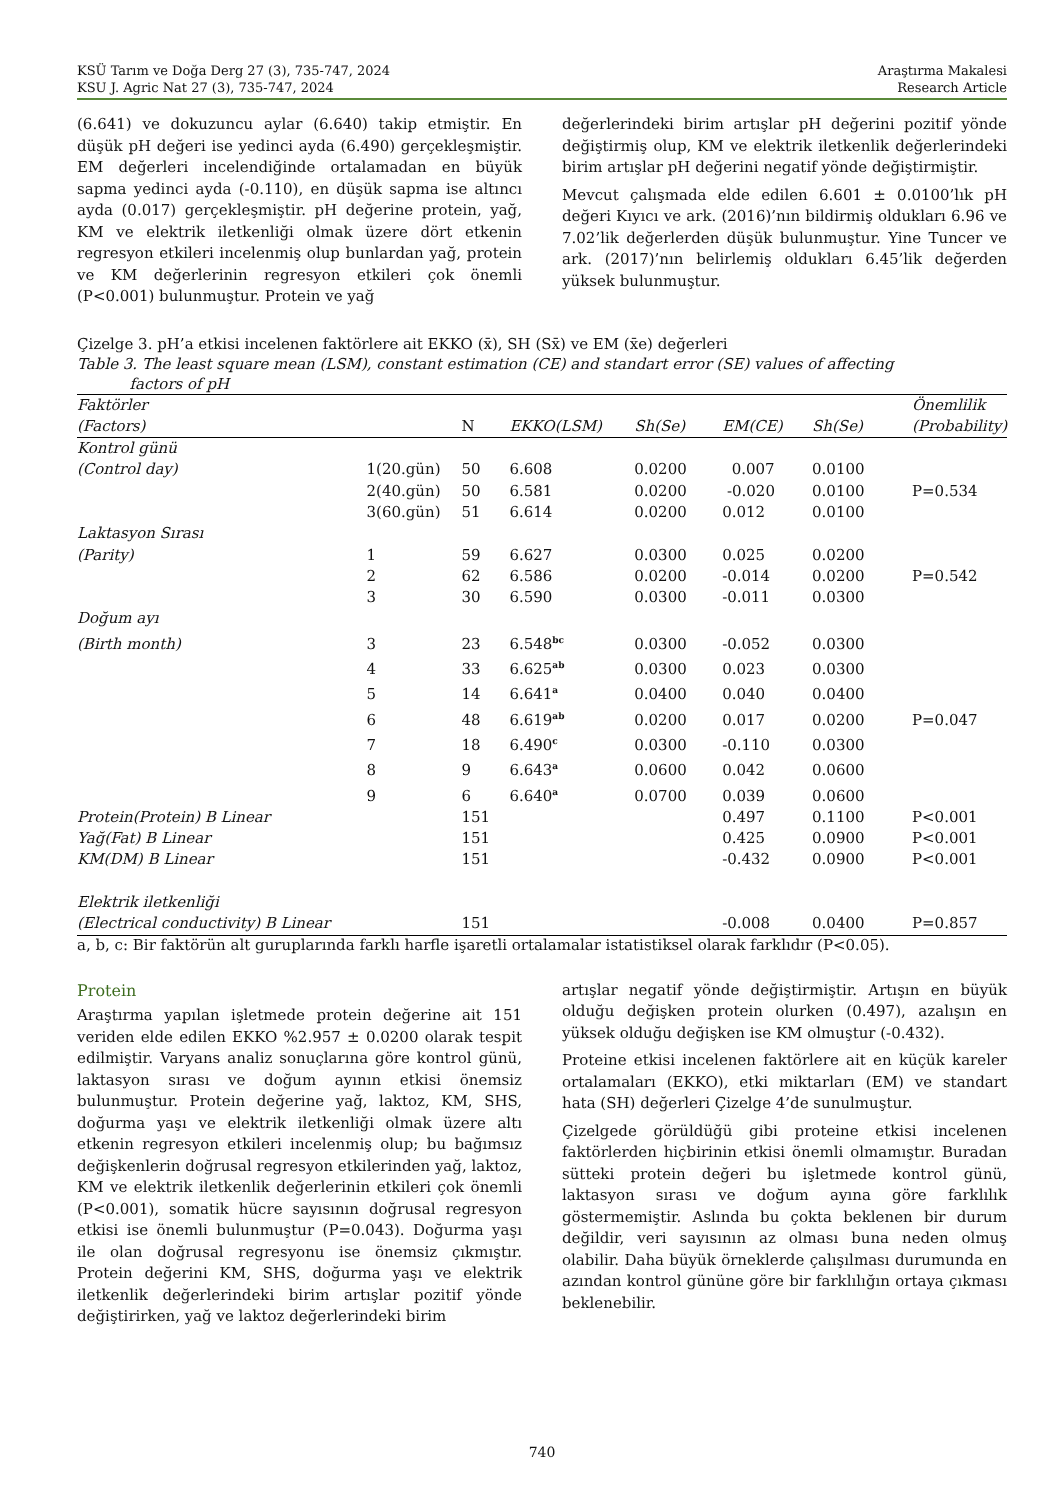KSÜ Tarım ve Doğa Derg 27 (3), 735-747, 2024
KSU J. Agric Nat 27 (3), 735-747, 2024
Araştırma Makalesi
Research Article
(6.641) ve dokuzuncu aylar (6.640) takip etmiştir. En düşük pH değeri ise yedinci ayda (6.490) gerçekleşmiştir. EM değerleri incelendiğinde ortalamadan en büyük sapma yedinci ayda (-0.110), en düşük sapma ise altıncı ayda (0.017) gerçekleşmiştir. pH değerine protein, yağ, KM ve elektrik iletkenliği olmak üzere dört etkenin regresyon etkileri incelenmiş olup bunlardan yağ, protein ve KM değerlerinin regresyon etkileri çok önemli (P<0.001) bulunmuştur. Protein ve yağ
değerlerindeki birim artışlar pH değerini pozitif yönde değiştirmiş olup, KM ve elektrik iletkenlik değerlerindeki birim artışlar pH değerini negatif yönde değiştirmiştir.
Mevcut çalışmada elde edilen 6.601 ± 0.0100’lık pH değeri Kıyıcı ve ark. (2016)’nın bildirmiş oldukları 6.96 ve 7.02’lik değerlerden düşük bulunmuştur. Yine Tuncer ve ark. (2017)’nın belirlemiş oldukları 6.45’lik değerden yüksek bulunmuştur.
Çizelge 3. pH’a etkisi incelenen faktörlere ait EKKO (x̄), SH (Sx̄) ve EM (x̄e) değerleri
Table 3. The least square mean (LSM), constant estimation (CE) and standart error (SE) values of affecting
factors of pH
| Faktörler | | | | | | | Önemlilik |
| --- | --- | --- | --- | --- | --- | --- | --- |
| (Factors) | | N | EKKO(LSM) | Sh(Se) | EM(CE) | Sh(Se) | (Probability) |
| Kontrol günü | | | | | | | |
| (Control day) | 1(20.gün) | 50 | 6.608 | 0.0200 | 0.007 | 0.0100 | |
| | 2(40.gün) | 50 | 6.581 | 0.0200 | -0.020 | 0.0100 | P=0.534 |
| | 3(60.gün) | 51 | 6.614 | 0.0200 | 0.012 | 0.0100 | |
| Laktasyon Sırası | | | | | | | |
| (Parity) | 1 | 59 | 6.627 | 0.0300 | 0.025 | 0.0200 | |
| | 2 | 62 | 6.586 | 0.0200 | -0.014 | 0.0200 | P=0.542 |
| | 3 | 30 | 6.590 | 0.0300 | -0.011 | 0.0300 | |
| Doğum ayı | | | | | | | |
| (Birth month) | 3 | 23 | 6.548<sup>bc</sup> | 0.0300 | -0.052 | 0.0300 | |
| | 4 | 33 | 6.625<sup>ab</sup> | 0.0300 | 0.023 | 0.0300 | |
| | 5 | 14 | 6.641<sup>a</sup> | 0.0400 | 0.040 | 0.0400 | |
| | 6 | 48 | 6.619<sup>ab</sup> | 0.0200 | 0.017 | 0.0200 | P=0.047 |
| | 7 | 18 | 6.490<sup>c</sup> | 0.0300 | -0.110 | 0.0300 | |
| | 8 | 9 | 6.643<sup>a</sup> | 0.0600 | 0.042 | 0.0600 | |
| | 9 | 6 | 6.640<sup>a</sup> | 0.0700 | 0.039 | 0.0600 | |
| Protein(Protein) B Linear | | 151 | | | 0.497 | 0.1100 | P<0.001 |
| Yağ(Fat) B Linear | | 151 | | | 0.425 | 0.0900 | P<0.001 |
| KM(DM) B Linear | | 151 | | | -0.432 | 0.0900 | P<0.001 |
| Elektrik iletkenliği | | | | | | | |
| (Electrical conductivity) B Linear | | 151 | | | -0.008 | 0.0400 | P=0.857 |
a, b, c: Bir faktörün alt guruplarında farklı harfle işaretli ortalamalar istatistiksel olarak farklıdır (P<0.05).
Protein
Araştırma yapılan işletmede protein değerine ait 151 veriden elde edilen EKKO %2.957 ± 0.0200 olarak tespit edilmiştir. Varyans analiz sonuçlarına göre kontrol günü, laktasyon sırası ve doğum ayının etkisi önemsiz bulunmuştur. Protein değerine yağ, laktoz, KM, SHS, doğurma yaşı ve elektrik iletkenliği olmak üzere altı etkenin regresyon etkileri incelenmiş olup; bu bağımsız değişkenlerin doğrusal regresyon etkilerinden yağ, laktoz, KM ve elektrik iletkenlik değerlerinin etkileri çok önemli (P<0.001), somatik hücre sayısının doğrusal regresyon etkisi ise önemli bulunmuştur (P=0.043). Doğurma yaşı ile olan doğrusal regresyonu ise önemsiz çıkmıştır. Protein değerini KM, SHS, doğurma yaşı ve elektrik iletkenlik değerlerindeki birim artışlar pozitif yönde değiştirirken, yağ ve laktoz değerlerindeki birim
artışlar negatif yönde değiştirmiştir. Artışın en büyük olduğu değişken protein olurken (0.497), azalışın en yüksek olduğu değişken ise KM olmuştur (-0.432).
Proteine etkisi incelenen faktörlere ait en küçük kareler ortalamaları (EKKO), etki miktarları (EM) ve standart hata (SH) değerleri Çizelge 4’de sunulmuştur.
Çizelgede görüldüğü gibi proteine etkisi incelenen faktörlerden hiçbirinin etkisi önemli olmamıştır. Buradan sütteki protein değeri bu işletmede kontrol günü, laktasyon sırası ve doğum ayına göre farklılık göstermemiştir. Aslında bu çokta beklenen bir durum değildir, veri sayısının az olması buna neden olmuş olabilir. Daha büyük örneklerde çalışılması durumunda en azından kontrol gününe göre bir farklılığın ortaya çıkması beklenebilir.
740